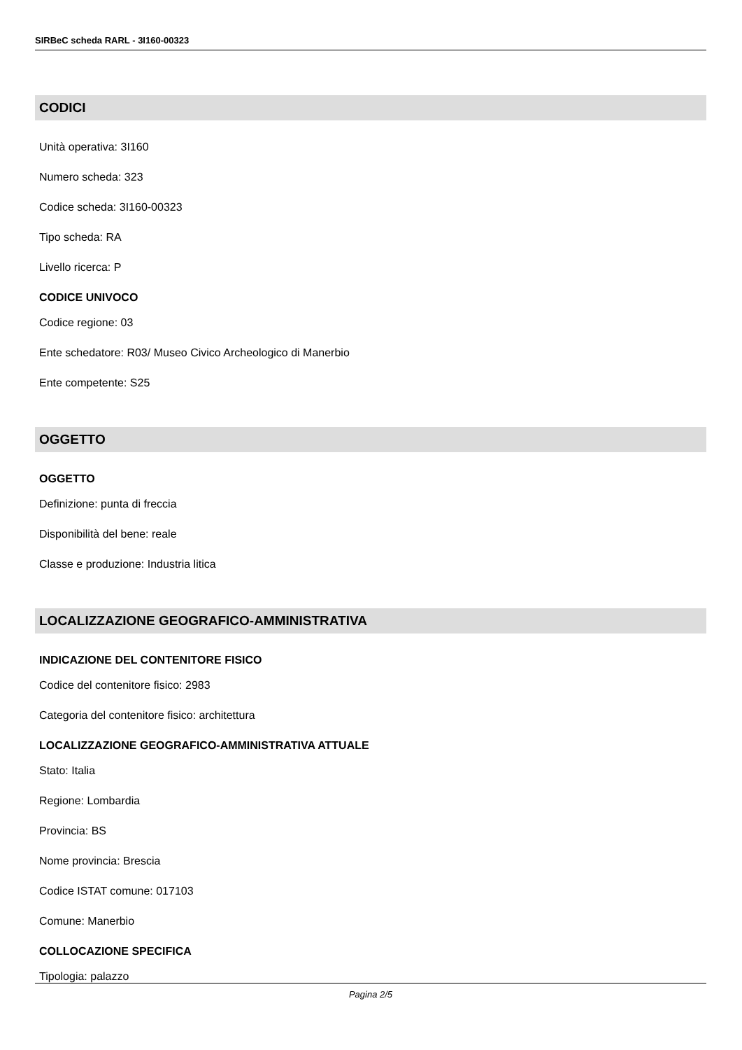SIRBeC scheda RARL - 3I160-00323
CODICI
Unità operativa: 3I160
Numero scheda: 323
Codice scheda: 3I160-00323
Tipo scheda: RA
Livello ricerca: P
CODICE UNIVOCO
Codice regione: 03
Ente schedatore: R03/ Museo Civico Archeologico di Manerbio
Ente competente: S25
OGGETTO
OGGETTO
Definizione: punta di freccia
Disponibilità del bene: reale
Classe e produzione: Industria litica
LOCALIZZAZIONE GEOGRAFICO-AMMINISTRATIVA
INDICAZIONE DEL CONTENITORE FISICO
Codice del contenitore fisico: 2983
Categoria del contenitore fisico: architettura
LOCALIZZAZIONE GEOGRAFICO-AMMINISTRATIVA ATTUALE
Stato: Italia
Regione: Lombardia
Provincia: BS
Nome provincia: Brescia
Codice ISTAT comune: 017103
Comune: Manerbio
COLLOCAZIONE SPECIFICA
Tipologia: palazzo
Pagina 2/5